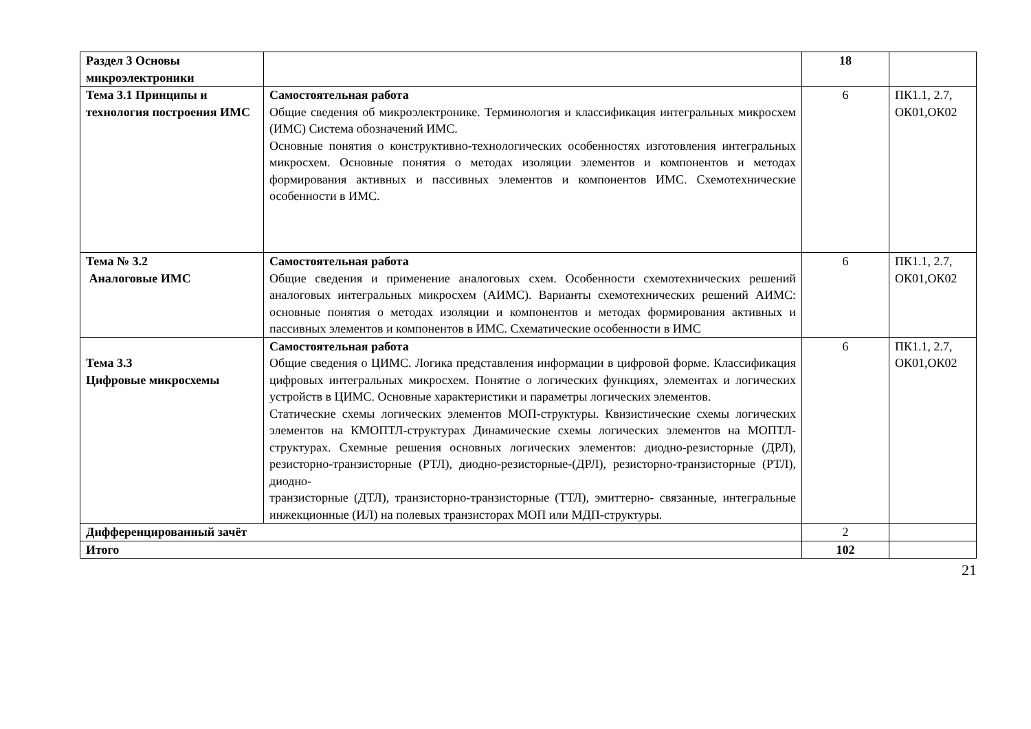| Раздел 3 Основы микроэлектроники | | 18 | |
| Тема 3.1 Принципы и технология построения ИМС | Самостоятельная работа Общие сведения об микроэлектронике. Терминология и классификация интегральных микросхем (ИМС) Система обозначений ИМС. Основные понятия о конструктивно-технологических особенностях изготовления интегральных микросхем. Основные понятия о методах изоляции элементов и компонентов и методах формирования активных и пассивных элементов и компонентов ИМС. Схемотехнические особенности в ИМС. | 6 | ПК1.1, 2.7, ОК01,ОК02 |
| Тема № 3.2 Аналоговые ИМС | Самостоятельная работа Общие сведения и применение аналоговых схем. Особенности схемотехнических решений аналоговых интегральных микросхем (АИМС). Варианты схемотехнических решений АИМС: основные понятия о методах изоляции и компонентов и методах формирования активных и пассивных элементов и компонентов в ИМС. Схематические особенности в ИМС | 6 | ПК1.1, 2.7, ОК01,ОК02 |
| Тема 3.3 Цифровые микросхемы | Самостоятельная работа Общие сведения о ЦИМС. Логика представления информации в цифровой форме. Классификация цифровых интегральных микросхем. Понятие о логических функциях, элементах и логических устройств в ЦИМС. Основные характеристики и параметры логических элементов. Статические схемы логических элементов МОП-структуры. Квизистические схемы логических элементов на КМОПТЛ-структурах Динамические схемы логических элементов на МОПТЛ-структурах. Схемные решения основных логических элементов: диодно-резисторные (ДРЛ), резисторно-транзисторные (РТЛ), диодно-резисторные-(ДРЛ), резисторно-транзисторные (РТЛ), диодно- транзисторные (ДТЛ), транзисторно-транзисторные (ТТЛ), эмиттерно- связанные, интегральные инжекционные (ИЛ) на полевых транзисторах МОП или МДП-структуры. | 6 | ПК1.1, 2.7, ОК01,ОК02 |
| Дифференцированный зачёт | | 2 | |
| Итого | | 102 | |
21